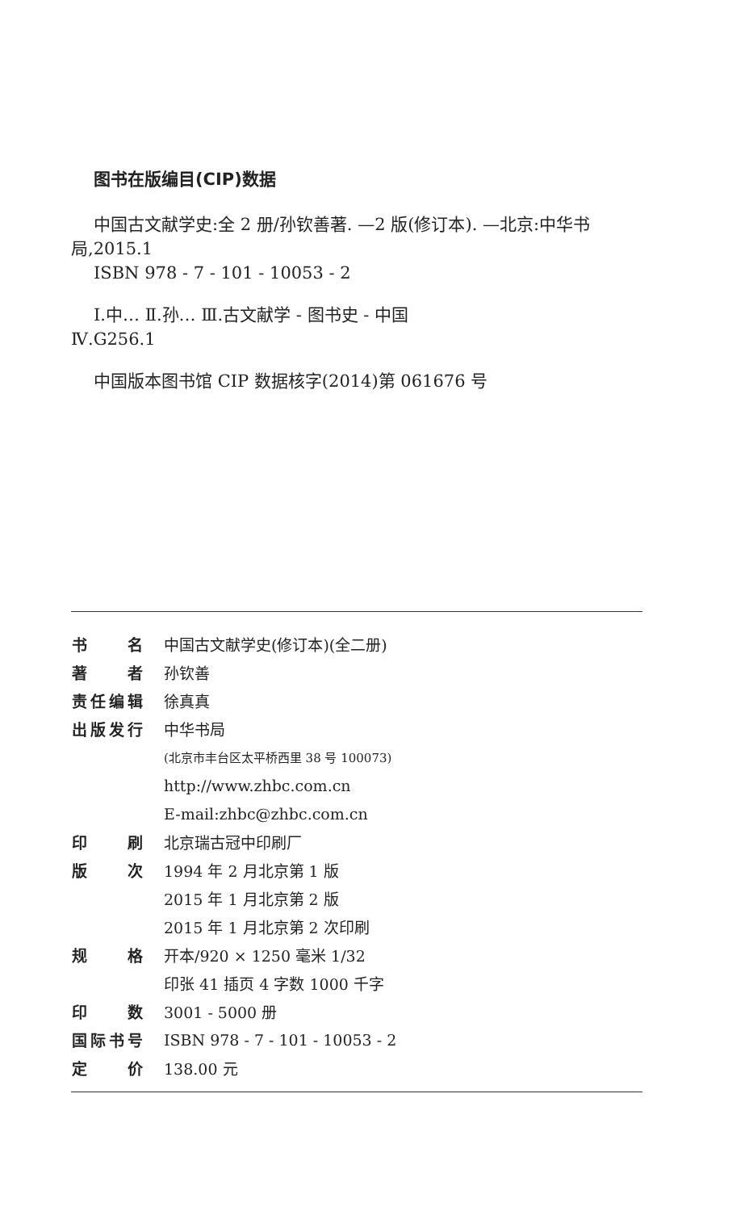图书在版编目(CIP)数据
中国古文献学史:全 2 册/孙钦善著. —2 版(修订本). —北京:中华书局,2015.1
ISBN 978 - 7 - 101 - 10053 - 2
Ⅰ.中… Ⅱ.孙… Ⅲ.古文献学 - 图书史 - 中国
Ⅳ.G256.1
中国版本图书馆 CIP 数据核字(2014)第 061676 号
| 书 名 | 中国古文献学史(修订本)(全二册) |
| 著 者 | 孙钦善 |
| 责任编辑 | 徐真真 |
| 出版发行 | 中华书局 |
| | (北京市丰台区太平桥西里 38 号 100073) |
| | http://www.zhbc.com.cn |
| | E-mail:zhbc@zhbc.com.cn |
| 印 刷 | 北京瑞古冠中印刷厂 |
| 版 次 | 1994 年 2 月北京第 1 版 |
| | 2015 年 1 月北京第 2 版 |
| | 2015 年 1 月北京第 2 次印刷 |
| 规 格 | 开本/920 × 1250 毫米 1/32 |
| | 印张 41 插页 4 字数 1000 千字 |
| 印 数 | 3001 - 5000 册 |
| 国际书号 | ISBN 978 - 7 - 101 - 10053 - 2 |
| 定 价 | 138.00 元 |